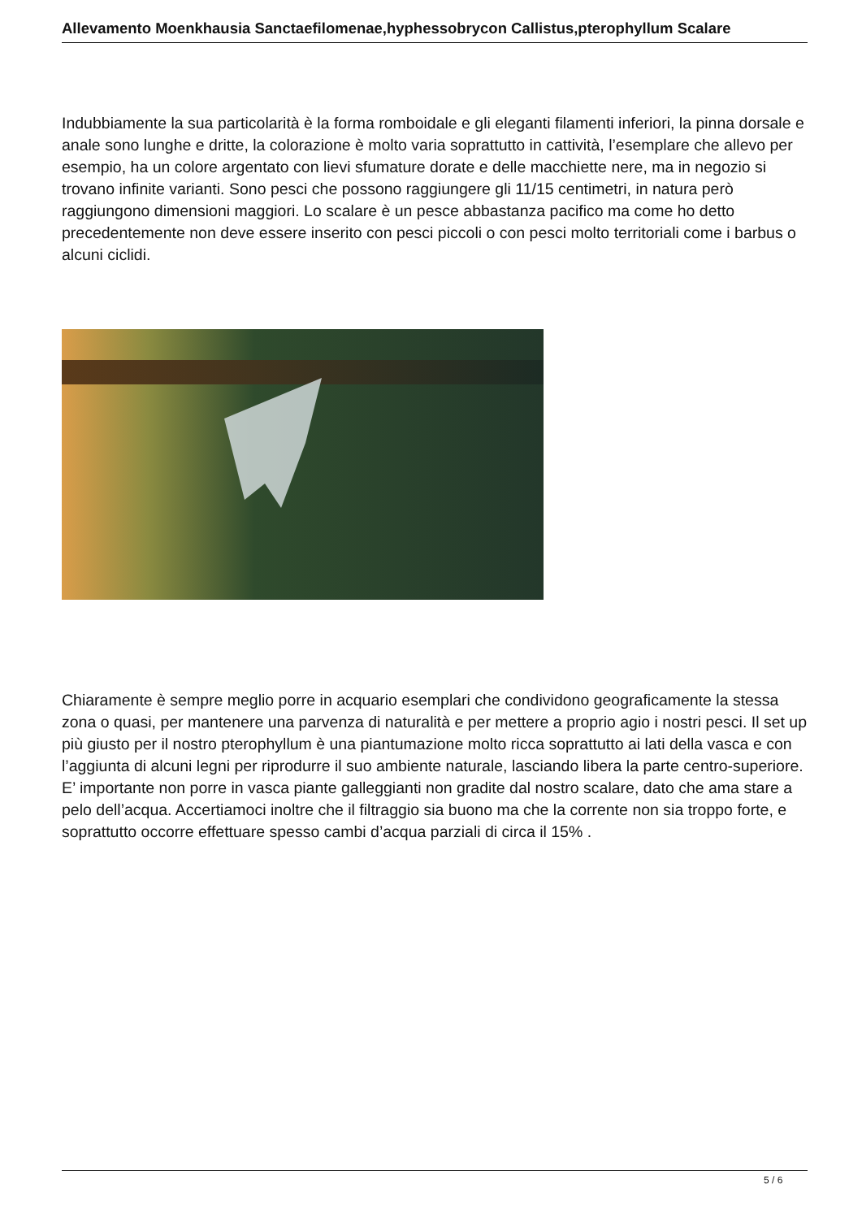Allevamento Moenkhausia Sanctaefilomenae,hyphessobrycon Callistus,pterophyllum Scalare
Indubbiamente la sua particolarità è la forma romboidale e gli eleganti filamenti inferiori, la pinna dorsale e anale sono lunghe e dritte, la colorazione è molto varia soprattutto in cattività, l’esemplare che allevo per esempio, ha un colore argentato con lievi sfumature dorate e delle macchiette nere, ma in negozio si trovano infinite varianti. Sono pesci che possono raggiungere gli 11/15 centimetri, in natura però raggiungono dimensioni maggiori. Lo scalare è un pesce abbastanza pacifico ma come ho detto precedentemente non deve essere inserito con pesci piccoli o con pesci molto territoriali come i barbus o alcuni ciclidi.
Chiaramente è sempre meglio porre in acquario esemplari che condividono geograficamente la stessa zona o quasi, per mantenere una parvenza di naturalità e per mettere a proprio agio i nostri pesci. Il set up più giusto per il nostro pterophyllum è una piantumazione molto ricca soprattutto ai lati della vasca e con l’aggiunta di alcuni legni per riprodurre il suo ambiente naturale, lasciando libera la parte centro-superiore. E’ importante non porre in vasca piante galleggianti non gradite dal nostro scalare, dato che ama stare a pelo dell’acqua. Accertiamoci inoltre che il filtraggio sia buono ma che la corrente non sia troppo forte, e soprattutto occorre effettuare spesso cambi d’acqua parziali di circa il 15% .
5 / 6